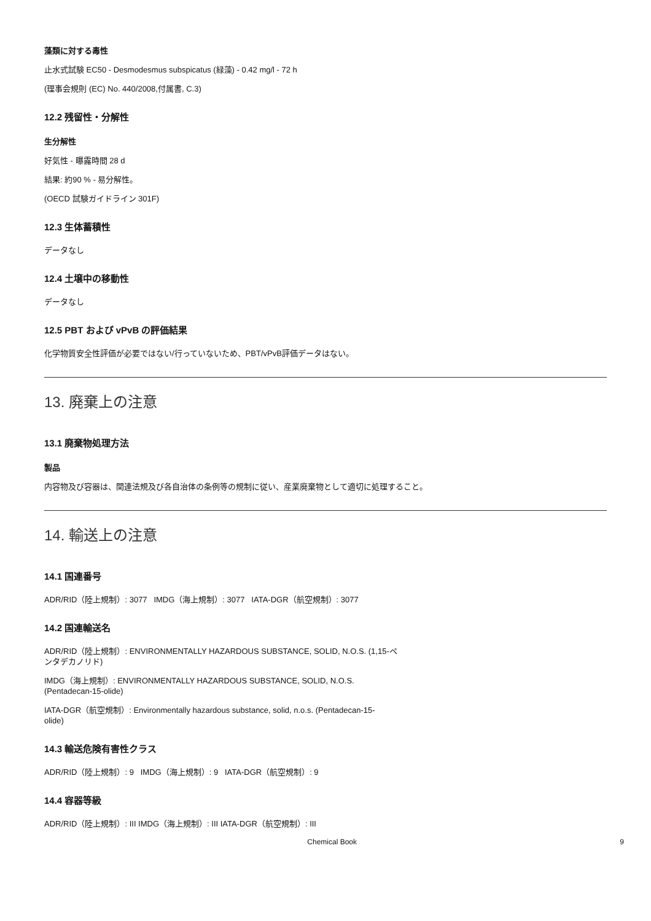藻類に対する毒性
止水式試験 EC50 - Desmodesmus subspicatus (緑藻) - 0.42 mg/l - 72 h
(理事会規則 (EC) No. 440/2008,付属書, C.3)
12.2 残留性・分解性
生分解性
好気性 - 曝露時間 28 d
結果: 約90 % - 易分解性。
(OECD 試験ガイドライン 301F)
12.3 生体蓄積性
データなし
12.4 土壌中の移動性
データなし
12.5 PBT および vPvB の評価結果
化学物質安全性評価が必要ではない/行っていないため、PBT/vPvB評価データはない。
13. 廃棄上の注意
13.1 廃棄物処理方法
製品
内容物及び容器は、関連法規及び各自治体の条例等の規制に従い、産業廃棄物として適切に処理すること。
14. 輸送上の注意
14.1 国連番号
ADR/RID（陸上規制）: 3077 IMDG（海上規制）: 3077 IATA-DGR（航空規制）: 3077
14.2 国連輸送名
ADR/RID（陸上規制）: ENVIRONMENTALLY HAZARDOUS SUBSTANCE, SOLID, N.O.S. (1,15-ペ
ンタデカノリド)
IMDG（海上規制）: ENVIRONMENTALLY HAZARDOUS SUBSTANCE, SOLID, N.O.S.
(Pentadecan-15-olide)
IATA-DGR（航空規制）: Environmentally hazardous substance, solid, n.o.s. (Pentadecan-15-
olide)
14.3 輸送危険有害性クラス
ADR/RID（陸上規制）: 9 IMDG（海上規制）: 9 IATA-DGR（航空規制）: 9
14.4 容器等級
ADR/RID（陸上規制）: III IMDG（海上規制）: III IATA-DGR（航空規制）: III
Chemical Book 9